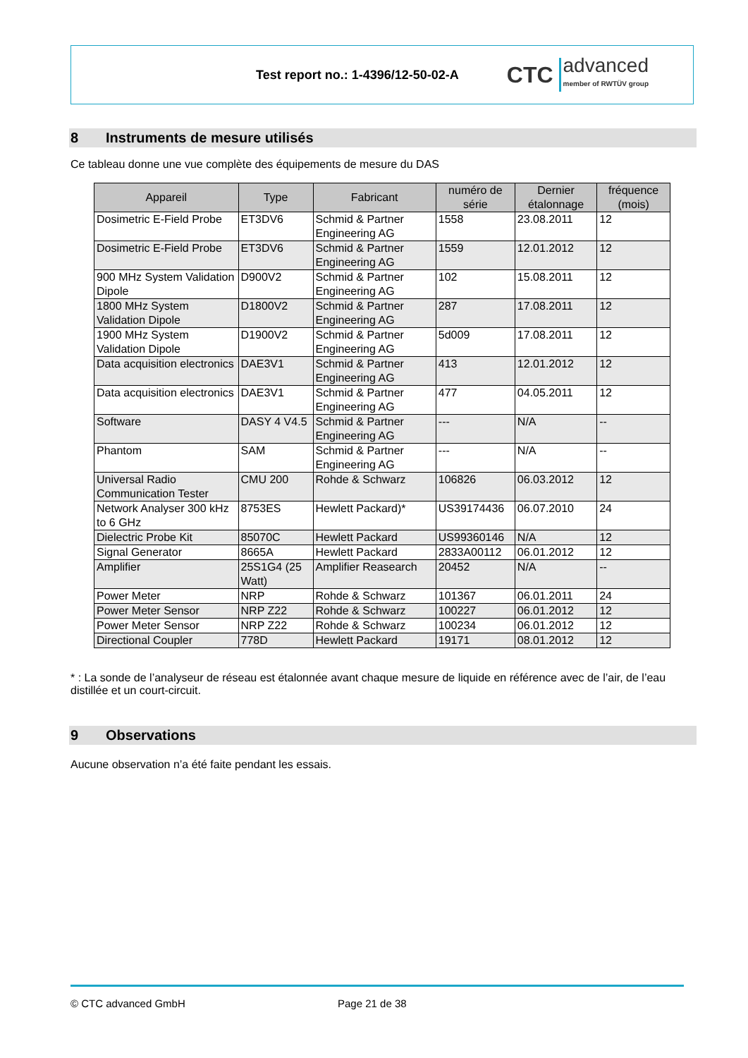Test report no.: 1-4396/12-50-02-A
CTC advanced
member of RWTÜV group
8 Instruments de mesure utilisés
Ce tableau donne une vue complète des équipements de mesure du DAS
| Appareil | Type | Fabricant | numéro de série | Dernier étalonnage | fréquence (mois) |
| --- | --- | --- | --- | --- | --- |
| Dosimetric E-Field Probe | ET3DV6 | Schmid & Partner Engineering AG | 1558 | 23.08.2011 | 12 |
| Dosimetric E-Field Probe | ET3DV6 | Schmid & Partner Engineering AG | 1559 | 12.01.2012 | 12 |
| 900 MHz System Validation Dipole | D900V2 | Schmid & Partner Engineering AG | 102 | 15.08.2011 | 12 |
| 1800 MHz System Validation Dipole | D1800V2 | Schmid & Partner Engineering AG | 287 | 17.08.2011 | 12 |
| 1900 MHz System Validation Dipole | D1900V2 | Schmid & Partner Engineering AG | 5d009 | 17.08.2011 | 12 |
| Data acquisition electronics | DAE3V1 | Schmid & Partner Engineering AG | 413 | 12.01.2012 | 12 |
| Data acquisition electronics | DAE3V1 | Schmid & Partner Engineering AG | 477 | 04.05.2011 | 12 |
| Software | DASY 4 V4.5 | Schmid & Partner Engineering AG | --- | N/A | -- |
| Phantom | SAM | Schmid & Partner Engineering AG | --- | N/A | -- |
| Universal Radio Communication Tester | CMU 200 | Rohde & Schwarz | 106826 | 06.03.2012 | 12 |
| Network Analyser 300 kHz to 6 GHz | 8753ES | Hewlett Packard)* | US39174436 | 06.07.2010 | 24 |
| Dielectric Probe Kit | 85070C | Hewlett Packard | US99360146 | N/A | 12 |
| Signal Generator | 8665A | Hewlett Packard | 2833A00112 | 06.01.2012 | 12 |
| Amplifier | 25S1G4 (25 Watt) | Amplifier Reasearch | 20452 | N/A | -- |
| Power Meter | NRP | Rohde & Schwarz | 101367 | 06.01.2011 | 24 |
| Power Meter Sensor | NRP Z22 | Rohde & Schwarz | 100227 | 06.01.2012 | 12 |
| Power Meter Sensor | NRP Z22 | Rohde & Schwarz | 100234 | 06.01.2012 | 12 |
| Directional Coupler | 778D | Hewlett Packard | 19171 | 08.01.2012 | 12 |
* : La sonde de l’analyseur de réseau est étalonnée avant chaque mesure de liquide en référence avec de l’air, de l’eau distillée et un court-circuit.
9 Observations
Aucune observation n’a été faite pendant les essais.
© CTC advanced GmbH Page 21 de 38